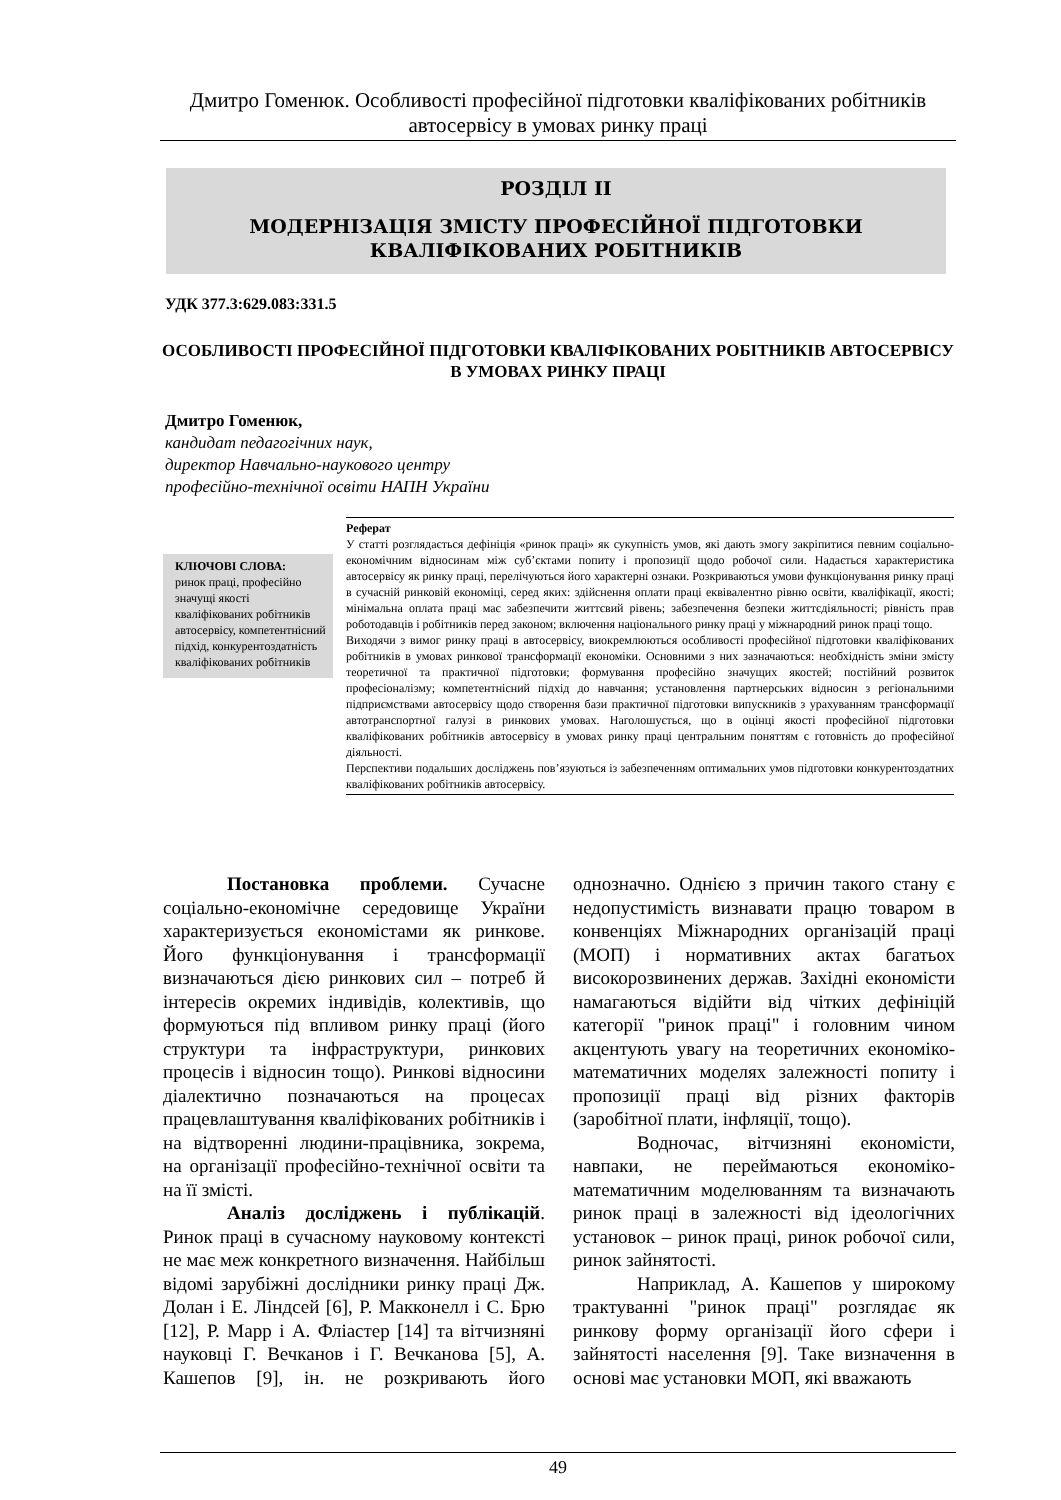Дмитро Гоменюк. Особливості професійної підготовки кваліфікованих робітників автосервісу в умовах ринку праці
РОЗДІЛ ІІ
МОДЕРНІЗАЦІЯ ЗМІСТУ ПРОФЕСІЙНОЇ ПІДГОТОВКИ
КВАЛІФІКОВАНИХ РОБІТНИКІВ
УДК 377.3:629.083:331.5
ОСОБЛИВОСТІ ПРОФЕСІЙНОЇ ПІДГОТОВКИ КВАЛІФІКОВАНИХ РОБІТНИКІВ АВТОСЕРВІСУ В УМОВАХ РИНКУ ПРАЦІ
Дмитро Гоменюк,
кандидат педагогічних наук,
директор Навчально-наукового центру
професійно-технічної освіти НАПН України
Реферат
У статті розглядається дефініція «ринок праці» як сукупність умов, які дають змогу закріпитися певним соціально-економічним відносинам між суб’єктами попиту і пропозиції щодо робочої сили. Надається характеристика автосервісу як ринку праці, перелічуються його характерні ознаки. Розкриваються умови функціонування ринку праці в сучасній ринковій економіці, серед яких: здійснення оплати праці еквівалентно рівню освіти, кваліфікації, якості; мінімальна оплата праці має забезпечити життєвий рівень; забезпечення безпеки життєдіяльності; рівність прав роботодавців і робітників перед законом; включення національного ринку праці у міжнародний ринок праці тощо.
Виходячи з вимог ринку праці в автосервісу, виокремлюються особливості професійної підготовки кваліфікованих робітників в умовах ринкової трансформації економіки. Основними з них зазначаються: необхідність зміни змісту теоретичної та практичної підготовки; формування професійно значущих якостей; постійний розвиток професіоналізму; компетентнісний підхід до навчання; установлення партнерських відносин з регіональними підприємствами автосервісу щодо створення бази практичної підготовки випускників з урахуванням трансформації автотранспортної галузі в ринкових умовах. Наголошується, що в оцінці якості професійної підготовки кваліфікованих робітників автосервісу в умовах ринку праці центральним поняттям є готовність до професійної діяльності.
Перспективи подальших досліджень пов’язуються із забезпеченням оптимальних умов підготовки конкурентоздатних кваліфікованих робітників автосервісу.
КЛЮЧОВІ СЛОВА:
ринок праці, професійно значущі якості кваліфікованих робітників автосервісу, компетентнісний підхід, конкурентоздатність кваліфікованих робітників
Постановка проблеми. Сучасне соціально-економічне середовище України характеризується економістами як ринкове. Його функціонування і трансформації визначаються дією ринкових сил – потреб й інтересів окремих індивідів, колективів, що формуються під впливом ринку праці (його структури та інфраструктури, ринкових процесів і відносин тощо). Ринкові відносини діалектично позначаються на процесах працевлаштування кваліфікованих робітників і на відтворенні людини-працівника, зокрема, на організації професійно-технічної освіти та на її змісті.
Аналіз досліджень і публікацій. Ринок праці в сучасному науковому контексті не має меж конкретного визначення. Найбільш відомі зарубіжні дослідники ринку праці Дж. Долан і Е. Ліндсей [6], Р. Макконелл і С. Брю [12], Р. Марр і А. Фліастер [14] та вітчизняні науковці Г. Вечканов і Г. Вечканова [5], А. Кашепов [9], ін. не розкривають його однозначно. Однією з причин такого стану є недопустимість визнавати працю товаром в конвенціях Міжнародних організацій праці (МОП) і нормативних актах багатьох високорозвинених держав. Західні економісти намагаються відійти від чітких дефініцій категорії "ринок праці" і головним чином акцентують увагу на теоретичних економіко-математичних моделях залежності попиту і пропозиції праці від різних факторів (заробітної плати, інфляції, тощо).
Водночас, вітчизняні економісти, навпаки, не переймаються економіко-математичним моделюванням та визначають ринок праці в залежності від ідеологічних установок – ринок праці, ринок робочої сили, ринок зайнятості.
Наприклад, А. Кашепов у широкому трактуванні "ринок праці" розглядає як ринкову форму організації його сфери і зайнятості населення [9]. Таке визначення в основі має установки МОП, які вважають
49